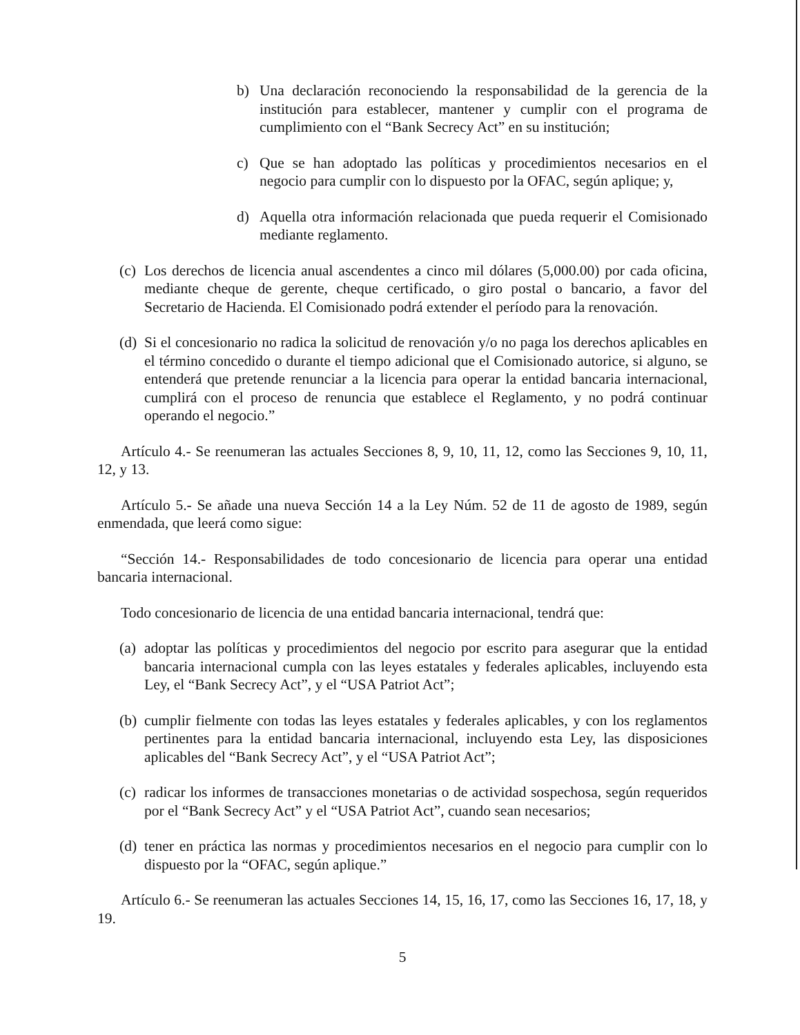b) Una declaración reconociendo la responsabilidad de la gerencia de la institución para establecer, mantener y cumplir con el programa de cumplimiento con el “Bank Secrecy Act” en su institución;
c) Que se han adoptado las políticas y procedimientos necesarios en el negocio para cumplir con lo dispuesto por la OFAC, según aplique; y,
d) Aquella otra información relacionada que pueda requerir el Comisionado mediante reglamento.
(c) Los derechos de licencia anual ascendentes a cinco mil dólares (5,000.00) por cada oficina, mediante cheque de gerente, cheque certificado, o giro postal o bancario, a favor del Secretario de Hacienda. El Comisionado podrá extender el período para la renovación.
(d) Si el concesionario no radica la solicitud de renovación y/o no paga los derechos aplicables en el término concedido o durante el tiempo adicional que el Comisionado autorice, si alguno, se entenderá que pretende renunciar a la licencia para operar la entidad bancaria internacional, cumplirá con el proceso de renuncia que establece el Reglamento, y no podrá continuar operando el negocio.”
Artículo 4.- Se reenumeran las actuales Secciones 8, 9, 10, 11, 12, como las Secciones 9, 10, 11, 12, y 13.
Artículo 5.- Se añade una nueva Sección 14 a la Ley Núm. 52 de 11 de agosto de 1989, según enmendada, que leerá como sigue:
“Sección 14.- Responsabilidades de todo concesionario de licencia para operar una entidad bancaria internacional.
Todo concesionario de licencia de una entidad bancaria internacional, tendrá que:
(a) adoptar las políticas y procedimientos del negocio por escrito para asegurar que la entidad bancaria internacional cumpla con las leyes estatales y federales aplicables, incluyendo esta Ley, el “Bank Secrecy Act”, y el “USA Patriot Act”;
(b) cumplir fielmente con todas las leyes estatales y federales aplicables, y con los reglamentos pertinentes para la entidad bancaria internacional, incluyendo esta Ley, las disposiciones aplicables del “Bank Secrecy Act”, y el “USA Patriot Act”;
(c) radicar los informes de transacciones monetarias o de actividad sospechosa, según requeridos por el “Bank Secrecy Act” y el “USA Patriot Act”, cuando sean necesarios;
(d) tener en práctica las normas y procedimientos necesarios en el negocio para cumplir con lo dispuesto por la “OFAC, según aplique.”
Artículo 6.- Se reenumeran las actuales Secciones 14, 15, 16, 17, como las Secciones 16, 17, 18, y 19.
5